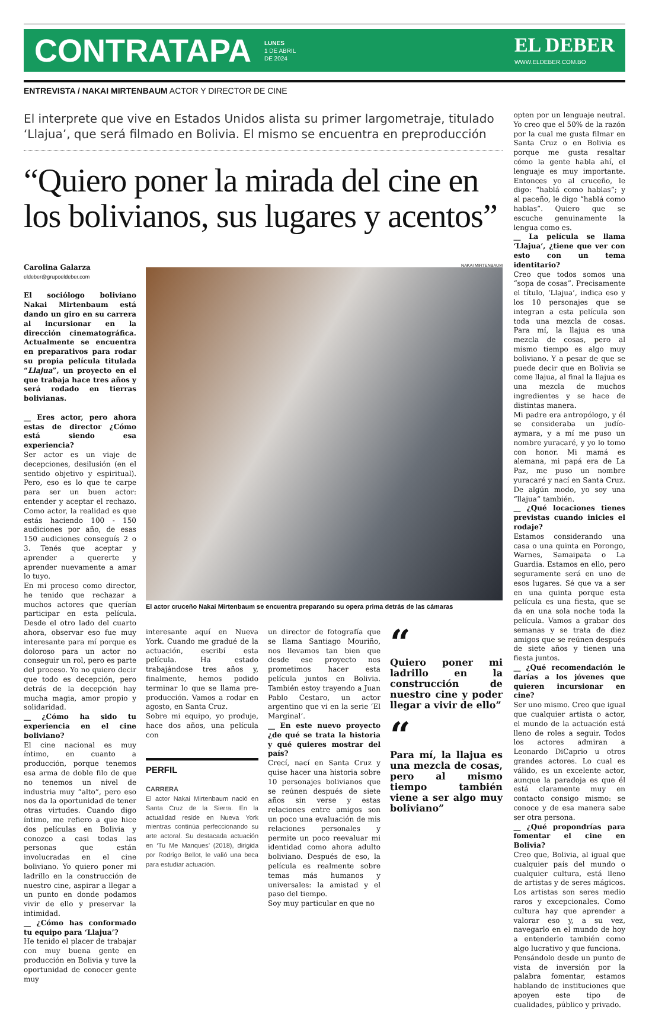CONTRATAPA
LUNES
1 DE ABRIL
DE 2024
EL DEBER
WWW.ELDEBER.COM.BO
ENTREVISTA / NAKAI MIRTENBAUM ACTOR Y DIRECTOR DE CINE
El interprete que vive en Estados Unidos alista su primer largometraje, titulado ‘Llajua’, que será filmado en Bolivia. El mismo se encuentra en preproducción
“Quiero poner la mirada del cine en los bolivianos, sus lugares y acentos”
Carolina Galarza
eldeber@grupoeldeber.com
El sociólogo boliviano Nakai Mirtenbaum está dando un giro en su carrera al incursionar en la dirección cinematográfica. Actualmente se encuentra en preparativos para rodar su propia película titulada “Llajua”, un proyecto en el que trabaja hace tres años y será rodado en tierras bolivianas.
__ Eres actor, pero ahora estas de director ¿Cómo está siendo esa experiencia?
Ser actor es un viaje de decepciones, desilusión (en el sentido objetivo y espiritual). Pero, eso es lo que te carpe para ser un buen actor: entender y aceptar el rechazo. Como actor, la realidad es que estás haciendo 100 - 150 audiciones por año, de esas 150 audiciones conseguís 2 o 3. Tenés que aceptar y aprender a quererte y aprender nuevamente a amar lo tuyo.
En mi proceso como director, he tenido que rechazar a muchos actores que querían participar en esta película. Desde el otro lado del cuarto ahora, observar eso fue muy interesante para mí porque es doloroso para un actor no conseguir un rol, pero es parte del proceso. Yo no quiero decir que todo es decepción, pero detrás de la decepción hay mucha magia, amor propio y solidaridad.
__ ¿Cómo ha sido tu experiencia en el cine boliviano?
El cine nacional es muy íntimo, en cuanto a producción, porque tenemos esa arma de doble filo de que no tenemos un nivel de industria muy “alto”, pero eso nos da la oportunidad de tener otras virtudes. Cuando digo íntimo, me refiero a que hice dos películas en Bolivia y conozco a casi todas las personas que están involucradas en el cine boliviano. Yo quiero poner mi ladrillo en la construcción de nuestro cine, aspirar a llegar a un punto en donde podamos vivir de ello y preservar la intimidad.
__ ¿Cómo has conformado tu equipo para ‘Llajua’?
He tenido el placer de trabajar con muy buena gente en producción en Bolivia y tuve la oportunidad de conocer gente muy
NAKAI MIRTENBAUM
El actor cruceño Nakai Mirtenbaum se encuentra preparando su opera prima detrás de las cámaras
interesante aquí en Nueva York. Cuando me gradué de la actuación, escribí esta película. Ha estado trabajándose tres años y, finalmente, hemos podido terminar lo que se llama pre-producción. Vamos a rodar en agosto, en Santa Cruz.
Sobre mi equipo, yo produje, hace dos años, una película con
PERFIL
CARRERA
El actor Nakai Mirtenbaum nació en Santa Cruz de la Sierra. En la actualidad reside en Nueva York mientras continúa perfeccionando su arte actoral. Su destacada actuación en ‘Tu Me Manques’ (2018), dirigida por Rodrigo Bellot, le valió una beca para estudiar actuación.
un director de fotografía que se llama Santiago Mouriño, nos llevamos tan bien que desde ese proyecto nos prometimos hacer esta película juntos en Bolivia. También estoy trayendo a Juan Pablo Cestaro, un actor argentino que vi en la serie ‘El Marginal’.
__ En este nuevo proyecto ¿de qué se trata la historia y qué quieres mostrar del país?
Crecí, nací en Santa Cruz y quise hacer una historia sobre 10 personajes bolivianos que se reúnen después de siete años sin verse y estas relaciones entre amigos son un poco una evaluación de mis relaciones personales y permite un poco reevaluar mi identidad como ahora adulto boliviano. Después de eso, la película es realmente sobre temas más humanos y universales: la amistad y el paso del tiempo.
Soy muy particular en que no
“
Quiero poner mi ladrillo en la construcción de nuestro cine y poder llegar a vivir de ello”
“
Para mí, la llajua es una mezcla de cosas, pero al mismo tiempo también viene a ser algo muy boliviano”
opten por un lenguaje neutral. Yo creo que el 50% de la razón por la cual me gusta filmar en Santa Cruz o en Bolivia es porque me gusta resaltar cómo la gente habla ahí, el lenguaje es muy importante. Entonces yo al cruceño, le digo: “hablá como hablas”; y al paceño, le digo “hablá como hablas”. Quiero que se escuche genuinamente la lengua como es.
__ La película se llama ‘Llajua’, ¿tiene que ver con esto con un tema identitario?
Creo que todos somos una “sopa de cosas”. Precisamente el título, ‘Llajua’, indica eso y los 10 personajes que se integran a esta película son toda una mezcla de cosas. Para mí, la llajua es una mezcla de cosas, pero al mismo tiempo es algo muy boliviano. Y a pesar de que se puede decir que en Bolivia se come llajua, al final la llajua es una mezcla de muchos ingredientes y se hace de distintas manera.
Mi padre era antropólogo, y él se consideraba un judío-aymara, y a mí me puso un nombre yuracaré, y yo lo tomo con honor. Mi mamá es alemana, mi papá era de La Paz, me puso un nombre yuracaré y nací en Santa Cruz. De algún modo, yo soy una “llajua” también.
__ ¿Qué locaciones tienes previstas cuando inicies el rodaje?
Estamos considerando una casa o una quinta en Porongo, Warnes, Samaipata o La Guardia. Estamos en ello, pero seguramente será en uno de esos lugares. Sé que va a ser en una quinta porque esta película es una fiesta, que se da en una sola noche toda la película. Vamos a grabar dos semanas y se trata de diez amigos que se reúnen después de siete años y tienen una fiesta juntos.
__ ¿Qué recomendación le darías a los jóvenes que quieren incursionar en cine?
Ser uno mismo. Creo que igual que cualquier artista o actor, el mundo de la actuación está lleno de roles a seguir. Todos los actores admiran a Leonardo DiCaprio u otros grandes actores. Lo cual es válido, es un excelente actor, aunque la paradoja es que él está claramente muy en contacto consigo mismo: se conoce y de esa manera sabe ser otra persona.
__ ¿Qué propondrías para fomentar el cine en Bolivia?
Creo que, Bolivia, al igual que cualquier país del mundo o cualquier cultura, está lleno de artistas y de seres mágicos. Los artistas son seres medio raros y excepcionales. Como cultura hay que aprender a valorar eso y, a su vez, navegarlo en el mundo de hoy a entenderlo también como algo lucrativo y que funciona.
Pensándolo desde un punto de vista de inversión por la palabra fomentar, estamos hablando de instituciones que apoyen este tipo de cualidades, público y privado.